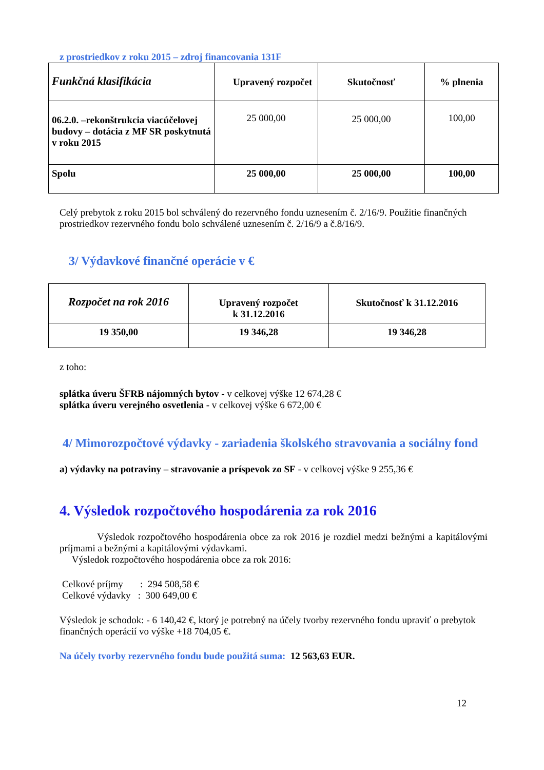z prostriedkov z roku 2015 – zdroj financovania 131F
| Funkčná klasifikácia | Upravený rozpočet | Skutočnosť | % plnenia |
| --- | --- | --- | --- |
| 06.2.0. –rekonštrukcia viacúčelovej budovy – dotácia z MF SR poskytnutá v roku 2015 | 25 000,00 | 25 000,00 | 100,00 |
| Spolu | 25 000,00 | 25 000,00 | 100,00 |
Celý prebytok z roku 2015 bol schválený do rezervného fondu uznesením č. 2/16/9. Použitie finančných prostriedkov rezervného fondu bolo schválené uznesením č. 2/16/9 a č.8/16/9.
3/ Výdavkové finančné operácie v €
| Rozpočet na rok 2016 | Upravený rozpočet k 31.12.2016 | Skutočnosť k 31.12.2016 |
| --- | --- | --- |
| 19 350,00 | 19 346,28 | 19 346,28 |
z toho:
splátka úveru ŠFRB nájomných bytov - v celkovej výške 12 674,28 €
splátka úveru verejného osvetlenia - v celkovej výške 6 672,00 €
4/ Mimorozpočtové výdavky - zariadenia školského stravovania a sociálny fond
a) výdavky na potraviny – stravovanie a príspevok zo SF - v celkovej výške 9 255,36 €
4. Výsledok rozpočtového hospodárenia za rok 2016
Výsledok rozpočtového hospodárenia obce za rok 2016 je rozdiel medzi bežnými a kapitálovými príjmami a bežnými a kapitálovými výdavkami.
Výsledok rozpočtového hospodárenia obce za rok 2016:
Celkové príjmy : 294 508,58 €
Celkové výdavky : 300 649,00 €
Výsledok je schodok: - 6 140,42 €, ktorý je potrebný na účely tvorby rezervného fondu upraviť o prebytok finančných operácií vo výške +18 704,05 €.
Na účely tvorby rezervného fondu bude použitá suma: 12 563,63 EUR.
12